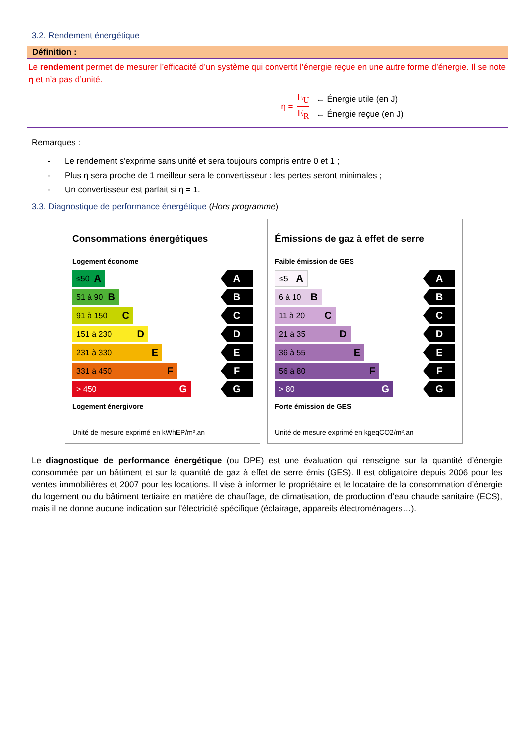3.2. Rendement énergétique
Définition :
Le rendement permet de mesurer l’efficacité d’un système qui convertit l’énergie reçue en une autre forme d’énergie. Il se note η et n’a pas d’unité.
η = E<sub>U</sub> E<sub>R</sub> ← Énergie utile (en J)
← Énergie reçue (en J)
Remarques :
- Le rendement s'exprime sans unité et sera toujours compris entre 0 et 1 ;
- Plus η sera proche de 1 meilleur sera le convertisseur : les pertes seront minimales ;
- Un convertisseur est parfait si η = 1.
3.3. Diagnostique de performance énergétique (Hors programme)
Consommations énergétiques
Logement économe
≤50 A A
51 à 90 B B
91 à 150 C C
151 à 230 D D
231 à 330 E E
331 à 450 F F
> 450 G G
Logement énergivore
Unité de mesure exprimé en kWhEP/m².an
Émissions de gaz à effet de serre
Faible émission de GES
≤5 A A
6 à 10 B B
11 à 20 C C
21 à 35 D D
36 à 55 E E
56 à 80 F F
> 80 G G
Forte émission de GES
Unité de mesure exprimé en kgeqCO2/m².an
Le diagnostique de performance énergétique (ou DPE) est une évaluation qui renseigne sur la quantité d’énergie consommée par un bâtiment et sur la quantité de gaz à effet de serre émis (GES). Il est obligatoire depuis 2006 pour les ventes immobilières et 2007 pour les locations. Il vise à informer le propriétaire et le locataire de la consommation d’énergie du logement ou du bâtiment tertiaire en matière de chauffage, de climatisation, de production d’eau chaude sanitaire (ECS), mais il ne donne aucune indication sur l’électricité spécifique (éclairage, appareils électroménagers…).